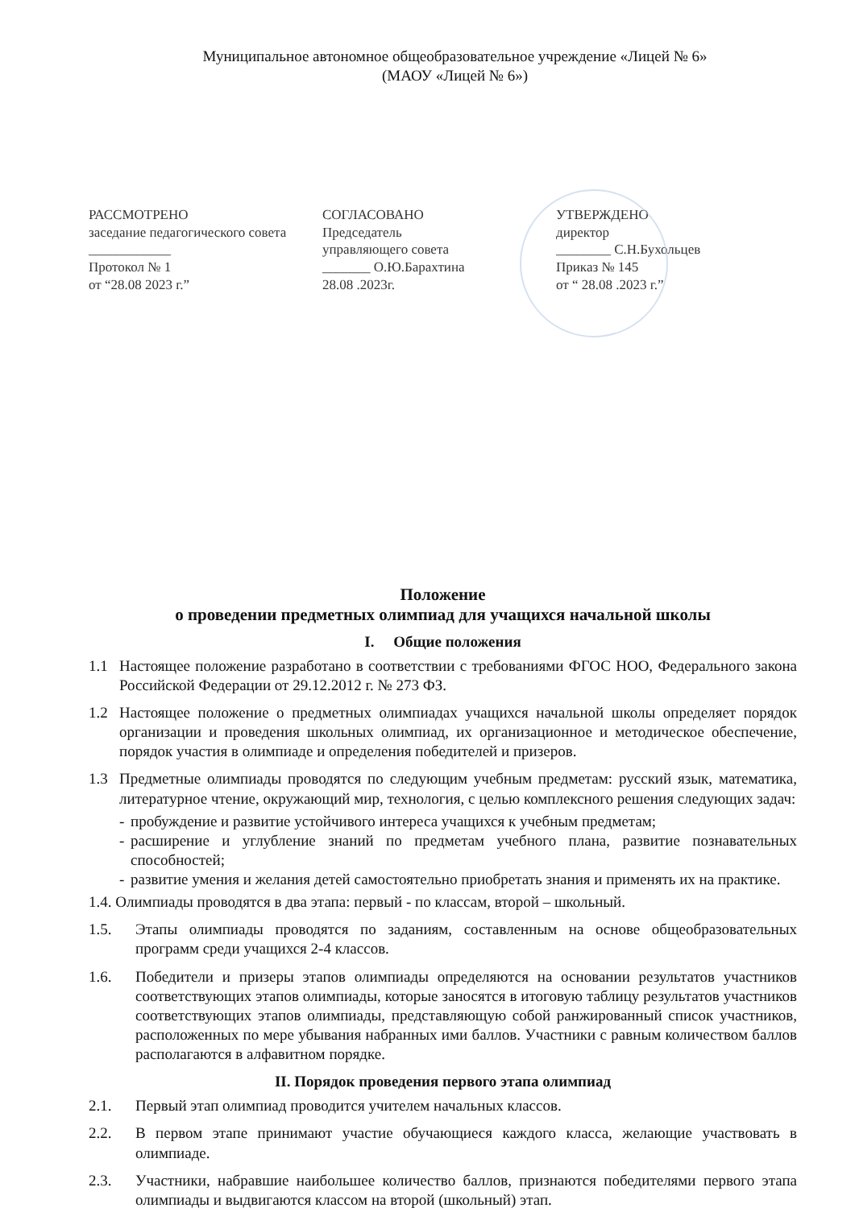Муниципальное автономное общеобразовательное учреждение «Лицей № 6»
(МАОУ «Лицей № 6»)
РАССМОТРЕНО
заседание педагогического совета
____________
Протокол № 1
от “28.08 2023 г.”
СОГЛАСОВАНО
Председатель
управляющего совета
_______ О.Ю.Барахтина
28.08 .2023г.
УТВЕРЖДЕНО
директор
________ С.Н.Бухольцев
Приказ № 145
от “ 28.08 .2023 г.”
Положение
о проведении предметных олимпиад для учащихся начальной школы
I. Общие положения
1.1 Настоящее положение разработано в соответствии с требованиями ФГОС НОО, Федерального закона Российской Федерации от 29.12.2012 г. № 273 ФЗ.
1.2 Настоящее положение о предметных олимпиадах учащихся начальной школы определяет порядок организации и проведения школьных олимпиад, их организационное и методическое обеспечение, порядок участия в олимпиаде и определения победителей и призеров.
1.3 Предметные олимпиады проводятся по следующим учебным предметам: русский язык, математика, литературное чтение, окружающий мир, технология, с целью комплексного решения следующих задач:
- пробуждение и развитие устойчивого интереса учащихся к учебным предметам;
- расширение и углубление знаний по предметам учебного плана, развитие познавательных способностей;
- развитие умения и желания детей самостоятельно приобретать знания и применять их на практике.
1.4. Олимпиады проводятся в два этапа: первый - по классам, второй – школьный.
1.5. Этапы олимпиады проводятся по заданиям, составленным на основе общеобразовательных программ среди учащихся 2-4 классов.
1.6. Победители и призеры этапов олимпиады определяются на основании результатов участников соответствующих этапов олимпиады, которые заносятся в итоговую таблицу результатов участников соответствующих этапов олимпиады, представляющую собой ранжированный список участников, расположенных по мере убывания набранных ими баллов. Участники с равным количеством баллов располагаются в алфавитном порядке.
II. Порядок проведения первого этапа олимпиад
2.1. Первый этап олимпиад проводится учителем начальных классов.
2.2. В первом этапе принимают участие обучающиеся каждого класса, желающие участвовать в олимпиаде.
2.3. Участники, набравшие наибольшее количество баллов, признаются победителями первого этапа олимпиады и выдвигаются классом на второй (школьный) этап.